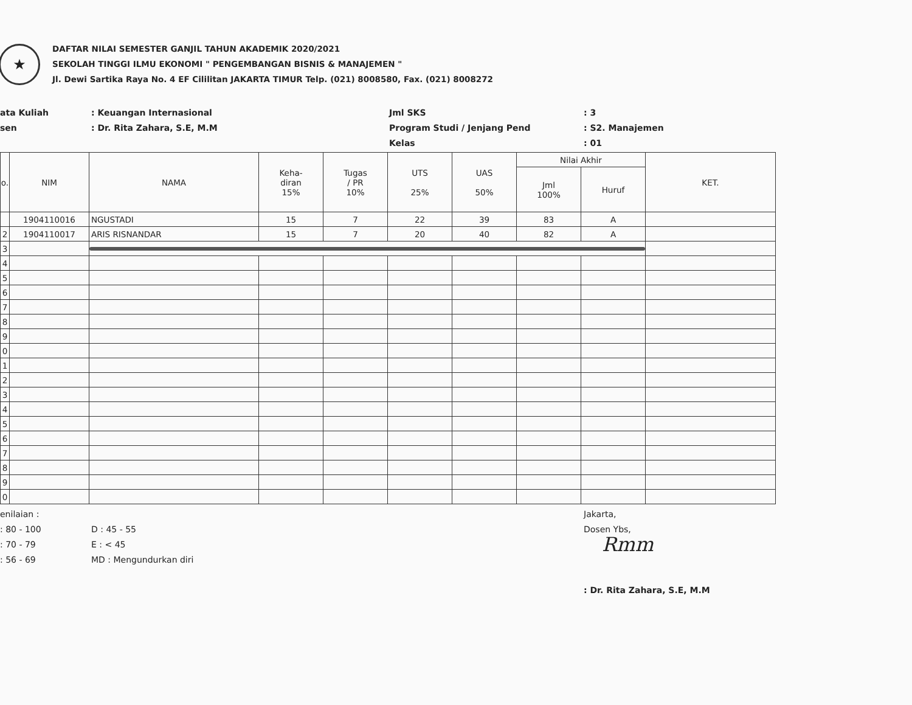★
DAFTAR NILAI SEMESTER GANJIL TAHUN AKADEMIK 2020/2021
SEKOLAH TINGGI ILMU EKONOMI " PENGEMBANGAN BISNIS & MANAJEMEN "
Jl. Dewi Sartika Raya No. 4 EF Cililitan JAKARTA TIMUR Telp. (021) 8008580, Fax. (021) 8008272
ata Kuliah
: Keuangan Internasional
Jml SKS
: 3
sen
: Dr. Rita Zahara, S.E, M.M
Program Studi / Jenjang Pend
: S2. Manajemen
Kelas
: 01
| o. | NIM | NAMA | Keha- diran 15% | Tugas / PR 10% | UTS 25% | UAS 50% | Nilai Akhir | | KET. |
| --- | --- | --- | --- | --- | --- | --- | --- | --- | --- |
| | | | | | | | Jml 100% | Huruf | |
| | 1904110016 | NGUSTADI | 15 | 7 | 22 | 39 | 83 | A | |
| 2 | 1904110017 | ARIS RISNANDAR | 15 | 7 | 20 | 40 | 82 | A | |
| 3 | | | | | | | | | |
| 4 | | | | | | | | | |
| 5 | | | | | | | | | |
| 6 | | | | | | | | | |
| 7 | | | | | | | | | |
| 8 | | | | | | | | | |
| 9 | | | | | | | | | |
| 0 | | | | | | | | | |
| 1 | | | | | | | | | |
| 2 | | | | | | | | | |
| 3 | | | | | | | | | |
| 4 | | | | | | | | | |
| 5 | | | | | | | | | |
| 6 | | | | | | | | | |
| 7 | | | | | | | | | |
| 8 | | | | | | | | | |
| 9 | | | | | | | | | |
| 0 | | | | | | | | | |
enilaian :
: 80 - 100
: 70 - 79
: 56 - 69
D : 45 - 55
E : < 45
MD : Mengundurkan diri
Jakarta,
Dosen Ybs,
Rmm
: Dr. Rita Zahara, S.E, M.M